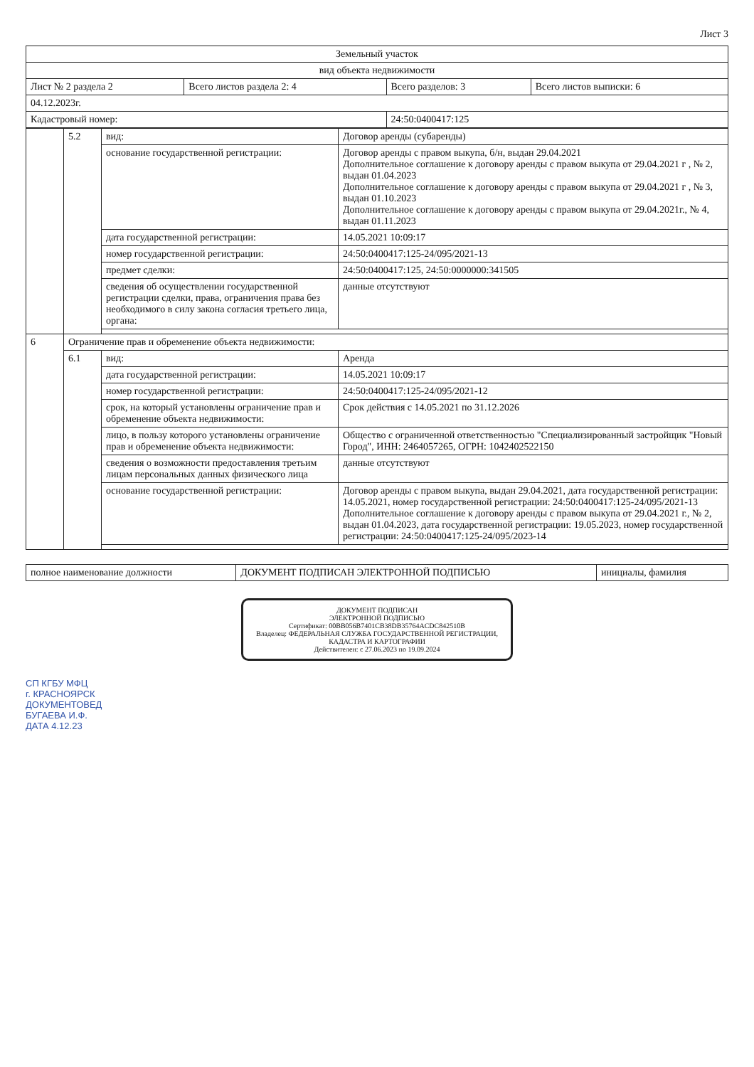Лист 3
| Земельный участок | | | |
| --- | --- | --- | --- |
| вид объекта недвижимости | | | |
| Лист № 2 раздела 2 | Всего листов раздела 2: 4 | Всего разделов: 3 | Всего листов выписки: 6 |
| 04.12.2023г. | | | |
| Кадастровый номер: | | 24:50:0400417:125 | |
| | 5.2 | вид: | Договор аренды (субаренды) |
| | | основание государственной регистрации: | Договор аренды с правом выкупа, б/н, выдан 29.04.2021 Дополнительное соглашение к договору аренды с правом выкупа от 29.04.2021 г , № 2, выдан 01.04.2023 Дополнительное соглашение к договору аренды с правом выкупа от 29.04.2021 г , № 3, выдан 01.10.2023 Дополнительное соглашение к договору аренды с правом выкупа от 29.04.2021г., № 4, выдан 01.11.2023 |
| | | дата государственной регистрации: | 14.05.2021 10:09:17 |
| | | номер государственной регистрации: | 24:50:0400417:125-24/095/2021-13 |
| | | предмет сделки: | 24:50:0400417:125, 24:50:0000000:341505 |
| | | сведения об осуществлении государственной регистрации сделки, права, ограничения права без необходимого в силу закона согласия третьего лица, органа: | данные отсутствуют |
| 6 | Ограничение прав и обременение объекта недвижимости: | | |
| | 6.1 | вид: | Аренда |
| | | дата государственной регистрации: | 14.05.2021 10:09:17 |
| | | номер государственной регистрации: | 24:50:0400417:125-24/095/2021-12 |
| | | срок, на который установлены ограничение прав и обременение объекта недвижимости: | Срок действия с 14.05.2021 по 31.12.2026 |
| | | лицо, в пользу которого установлены ограничение прав и обременение объекта недвижимости: | Общество с ограниченной ответственностью "Специализированный застройщик "Новый Город", ИНН: 2464057265, ОГРН: 1042402522150 |
| | | сведения о возможности предоставления третьим лицам персональных данных физического лица | данные отсутствуют |
| | | основание государственной регистрации: | Договор аренды с правом выкупа, выдан 29.04.2021, дата государственной регистрации: 14.05.2021, номер государственной регистрации: 24:50:0400417:125-24/095/2021-13 Дополнительное соглашение к договору аренды с правом выкупа от 29.04.2021 г., № 2, выдан 01.04.2023, дата государственной регистрации: 19.05.2023, номер государственной регистрации: 24:50:0400417:125-24/095/2023-14 |
| полное наименование должности | ДОКУМЕНТ ПОДПИСАН ЭЛЕКТРОННОЙ ПОДПИСЬЮ | инициалы, фамилия |
ДОКУМЕНТ ПОДПИСАН
ЭЛЕКТРОННОЙ ПОДПИСЬЮ
Сертификат: 00BB056B7401CB38DB35764ACDC842510B
Владелец: ФЕДЕРАЛЬНАЯ СЛУЖБА ГОСУДАРСТВЕННОЙ РЕГИСТРАЦИИ, КАДАСТРА И КАРТОГРАФИИ
Действителен: с 27.06.2023 по 19.09.2024
СП КГБУ МФЦ
г. КРАСНОЯРСК
ДОКУМЕНТОВЕД
БУГАЕВА И.Ф.
ДАТА 4.12.23